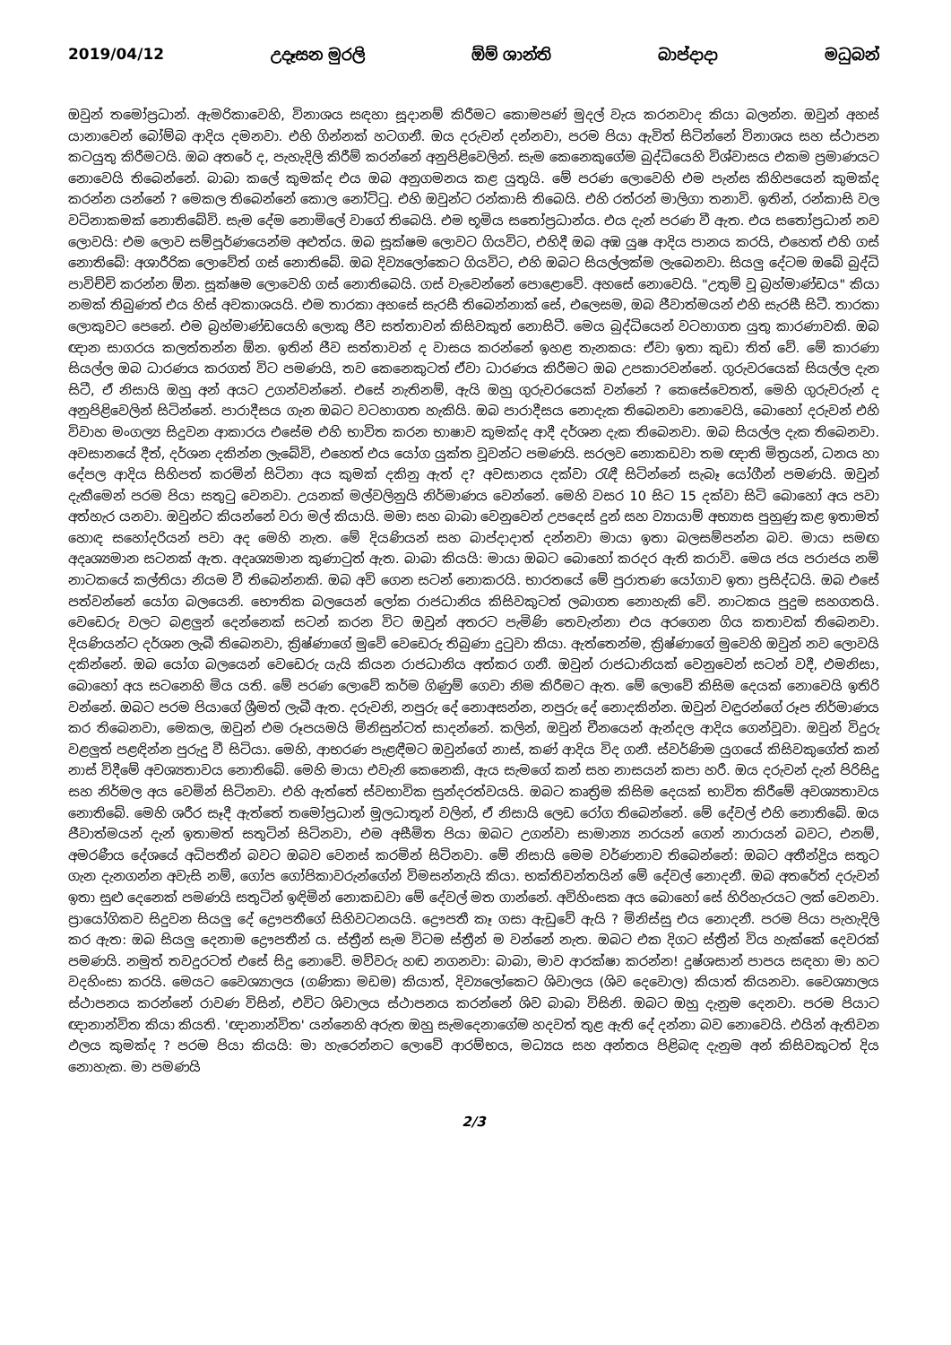2019/04/12 උදෑසන මුරලි ඕම් ශාන්ති බාප්දාදා මධුබන්
ඔවුන් තමෝප්‍රධාන්. ඇමරිකාවෙහි, විනාශය සඳහා සූදානම් කිරීමට කොමපණ් මුදල් වැය කරනවාද කියා බලන්න. ඔවුන් අහස් යානාවෙන් බෝම්බ ආදිය දමනවා. එහි ගින්නක් හටගනී. ඔය දරුවන් දන්නවා, පරම පියා ඇවිත් සිටින්නේ විනාශය සහ ස්ථාපන කටයුතු කිරීමටයි. ඔබ අතරේ ද, පැහැදිලි කිරීම් කරන්නේ අනුපිළිවෙලින්. සැම කෙනෙකුගේම බුද්ධියෙහි විශ්වාසය එකම ප්‍රමාණයට නොවෙයි තිබෙන්නේ. බාබා කලේ කුමක්ද එය ඔබ අනුගමනය කළ යුතුයි. මේ පරණ ලොවෙහි එම පැන්ස කිහිපයෙන් කුමක්ද කරන්න යන්නේ ? මෙකල තිබෙන්නේ කොල නෝට්ටු. එහි ඔවුන්ට රන්කාසි තිබෙයි. එහි රත්රන් මාලිගා තනාවි. ඉතින්, රන්කාසි වල වටිනාකමක් නොතිබේවි. සැම දේම නොමිලේ වාගේ තිබෙයි. එම භූමිය සතෝප්‍රධාන්ය. එය දැන් පරණ වී ඇත. එය සතෝප්‍රධාන් නව ලොවයි: එම ලොව සම්පූර්ණයෙන්ම අළුත්ය. ඔබ සූක්ෂම ලොවට ගියවිට, එහිදී ඔබ අඹ යුෂ ආදිය පානය කරයි, එහෙත් එහි ගස් නොතිබේ: අශාරීරික ලොවේත් ගස් නොතිබේ. ඔබ දිව්‍යලෝකෙට ගියවිට, එහි ඔබට සියල්ලක්ම ලැබෙනවා. සියලු දේටම ඔබේ බුද්ධි පාවිච්චි කරන්න ඕන. සූක්ෂම ලොවෙහි ගස් නොතිබෙයි. ගස් වැවෙන්නේ පොළොවේ. අහසේ නොවෙයි. "උතුම් වූ බ්‍රහ්මාණ්ඩය" කියා නමක් තිබුණත් එය හිස් අවකාශයයි. එම තාරකා අහසේ සැරසී තිබෙන්නාක් සේ, එලෙසම, ඔබ ජීවාත්මයන් එහි සැරසී සිටී. තාරකා ලොකුවට පෙනේ. එම බ්‍රහ්මාණ්ඩයෙහි ලොකු ජීව සත්තාවන් කිසිවකුත් නොසිටී. මෙය බුද්ධියෙන් වටහාගත යුතු කාරණාවකි. ඔබ ඥාන සාගරය කලත්තන්න ඕන. ඉතින් ජීව සත්තාවන් ද වාසය කරන්නේ ඉහළ තැනකය: ඒවා ඉතා කුඩා තිත් වේ. මේ කාරණා සියල්ල ඔබ ධාරණය කරගත් විට පමණයි, තව කෙනෙකුටත් ඒවා ධාරණය කිරීමට ඔබ උපකාරවන්නේ. ගුරුවරයෙක් සියල්ල දැන සිටී, ඒ නිසායි ඔහු අන් අයට උගන්වන්නේ. එසේ නැතිනම්, ඇයි ඔහු ගුරුවරයෙක් වන්නේ ? කෙසේවෙතත්, මෙහි ගුරුවරුන් ද අනුපිළිවෙලින් සිටින්නේ. පාරාදීසය ගැන ඔබට වටහාගත හැකියි. ඔබ පාරාදීසය නොදැක තිබෙනවා නොවෙයි, බොහෝ දරුවන් එහි විවාහ මංගල්‍ය සිදුවන ආකාරය එසේම එහි භාවිත කරන භාෂාව කුමක්ද ආදී දර්ශන දැක තිබෙනවා. ඔබ සියල්ල දැක තිබෙනවා. අවසානයේ දීත්, දර්ශන දකින්න ලැබේවි, එහෙත් එය යෝග යුක්ත වූවන්ට පමණයි. සරලව නොකඩවා තම ඥාති මිත්‍රයන්, ධනය හා දේපල ආදිය සිහිපත් කරමින් සිටිනා අය කුමක් දකිනු ඇත් ද? අවසානය දක්වා රැඳී සිටින්නේ සැබෑ යෝගීන් පමණයි. ඔවුන් දැකීමෙන් පරම පියා සතුටු වෙනවා. උයනක් මල්වලිනුයි නිර්මාණය වෙන්නේ. මෙහි වසර 10 සිට 15 දක්වා සිටි බොහෝ අය පවා අත්හැර යනවා. ඔවුන්ට කියන්නේ වරා මල් කියායි. මමා සහ බාබා වෙනුවෙන් උපදෙස් දුන් සහ ව්‍යායාම් අභ්‍යාස පුහුණු කළ ඉතාමත් හොඳ සහෝදරියන් පවා අද මෙහි නැත. මේ දියණියන් සහ බාප්දාදාත් දන්නවා මායා ඉතා බලසම්පන්න බව. මායා සමඟ අදෘශ්‍යමාන සටනක් ඇත. අදෘශ්‍යමාන කුණාටුත් ඇත. බාබා කියයි: මායා ඔබට බොහෝ කරදර ඇති කරාවි. මෙය ජය පරාජය නම් නාටකයේ කල්තියා නියම වී තිබෙන්නකි. ඔබ අවි ගෙන සටන් නොකරයි. භාරතයේ මේ පුරාතණ යෝගාව ඉතා ප්‍රසිද්ධයි. ඔබ එසේ පත්වන්නේ යෝග බලයෙනි. භෞතික බලයෙන් ලෝක රාජධානිය කිසිවකුටත් ලබාගත නොහැකි වේ. නාටකය පුදුම සහගතයි. වෙඩෙරු වලට බළලුන් දෙන්නෙක් සටන් කරන විට ඔවුන් අතරට පැමිණි තෙවැන්නා එය අරගෙන ගිය කතාවක් තිබෙනවා. දියණියන්ට දර්ශන ලැබී තිබෙනවා, ක්‍රිෂ්ණාගේ මුවේ වෙඩෙරු තිබුණා දුටුවා කියා. ඇත්තෙන්ම, ක්‍රිෂ්ණාගේ මුවෙහි ඔවුන් නව ලොවයි දකින්නේ. ඔබ යෝග බලයෙන් වෙඩෙරු යැයි කියන රාජධානිය අත්කර ගනී. ඔවුන් රාජධානියක් වෙනුවෙන් සටන් වදී, එමනිසා, බොහෝ අය සටනෙහි මිය යති. මේ පරණ ලොවේ කර්ම ගිණුම් ගෙවා නිම කිරීමට ඇත. මේ ලොවේ කිසිම දෙයක් නොවෙයි ඉතිරි වන්නේ. ඔබට පරම පියාගේ ශ්‍රීමත් ලැබී ඇත. දරුවනි, නපුරු දේ නොඅසන්න, නපුරු දේ නොදකින්න. ඔවුන් වඳුරන්ගේ රූප නිර්මාණය කර තිබෙනවා, මෙකල, ඔවුන් එම රූපයමයි මිනිසුන්ටත් සාදන්නේ. කලින්, ඔවුන් චීනයෙන් ඇන්දල ආදිය ගෙන්වූවා. ඔවුන් විදුරු වළලුත් පළඳින්න පුරුදු වී සිටියා. මෙහි, ආභරණ පැළඳීමට ඔවුන්ගේ නාස්, කණ් ආදිය විද ගනී. ස්වර්ණිම යුගයේ කිසිවකුගේත් කන් නාස් විදීමේ අවශ්‍යතාවය නොතිබේ. මෙහි මායා එවැනි කෙනෙකි, ඇය සැමගේ කන් සහ නාසයන් කපා හරී. ඔය දරුවන් දැන් පිරිසිදු සහ නිර්මල අය වෙමින් සිටිනවා. එහි ඇත්තේ ස්වභාවික සුන්දරත්වයයි. ඔබට කෘත්‍රිම කිසිම දෙයක් භාවිත කිරීමේ අවශ්‍යතාවය නොතිබේ. මෙහි ශරීර සෑදී ඇත්තේ තමෝප්‍රධාන් මූලධාතූන් වලින්, ඒ නිසායි ලෙඩ රෝග තිබෙන්නේ. මේ දේවල් එහි නොතිබේ. ඔය ජීවාත්මයන් දැන් ඉතාමත් සතුටින් සිටිනවා, එම අසීමිත පියා ඔබට උගන්වා සාමාන්‍ය නරයන් ගෙන් නාරායන් බවට, එනම්, අමරණීය දේශයේ අධිපතීන් බවට ඔබව වෙනස් කරමින් සිටිනවා. මේ නිසායි මෙම වර්ණනාව තිබෙන්නේ: ඔබට අතීන්ද්‍රිය සතුට ගැන දැනගන්න අවැසි නම්, ගෝප ගෝපිකාවරුන්ගේන් විමසන්නැයි කියා. භක්තිවන්තයින් මේ දේවල් නොදනී. ඔබ අතරේත් දරුවන් ඉතා සුළු දෙනෙක් පමණයි සතුටින් ඉඳිමින් නොකඩවා මේ දේවල් මත ගාන්නේ. අවිහිංසක අය බොහෝ සේ හිරිහැරයට ලක් වෙනවා. ප්‍රායෝගිකව සිදුවන සියලු දේ ද්‍රෞපතීගේ සිහිවටනයයි. ද්‍රෞපතී කෑ ගසා ඇඩුවේ ඇයි ? මිනිස්සු එය නොදනී. පරම පියා පැහැදිලි කර ඇත: ඔබ සියලු දෙනාම ද්‍රෞපතීන් ය. ස්ත්‍රීන් සැම විටම ස්ත්‍රීන් ම වන්නේ නැත. ඔබට එක දිගට ස්ත්‍රීන් විය හැක්කේ දෙවරක් පමණයි. නමුත් තවදුරටත් එසේ සිදු නොවේ. මව්වරු හඬ නගනවා: බාබා, මාව ආරක්ෂා කරන්න! දුෂ්ශසාන් පාපය සඳහා මා හට වදහිංසා කරයි. මෙයට වෛශ්‍යාලය (ගණිකා මඩම) කියාත්, දිව්‍යලෝකෙට ශිවාලය (ශිව දෙවොල) කියාත් කියනවා. වෛශ්‍යාලය ස්ථාපනය කරන්නේ රාවණ විසින්, එවිට ශිවාලය ස්ථාපනය කරන්නේ ශිව බාබා විසිනි. ඔබට ඔහු දැනුම දෙනවා. පරම පියාට ඥානාන්විත කියා කියති. 'ඥානාන්විත' යන්නෙහි අරුත ඔහු සැමදෙනාගේම හදවත් තුළ ඇති දේ දන්නා බව නොවෙයි. එයින් ඇතිවන ඵලය කුමක්ද ? පරම පියා කියයි: මා හැරෙන්නට ලොවේ ආරම්භය, මධ්‍යය සහ අන්තය පිළිබඳ දැනුම අන් කිසිවකුටත් දිය නොහැක. මා පමණයි
2/3